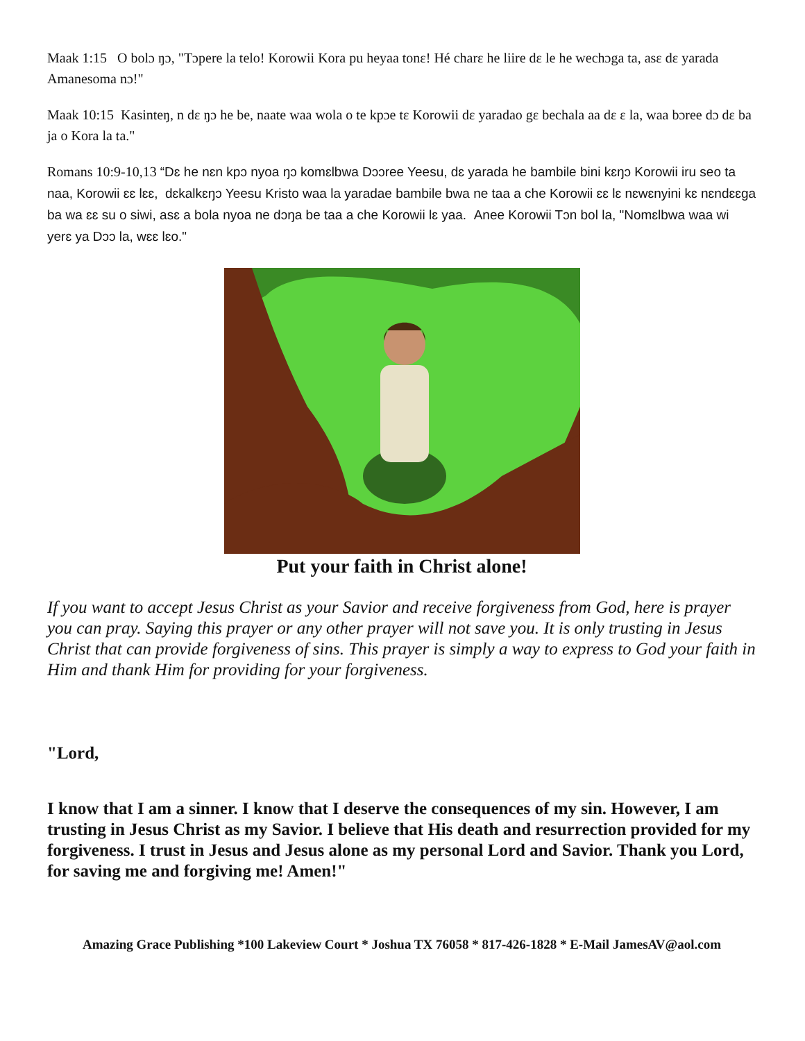Maak 1:15 O bolɔ ŋɔ, "Tɔpere la telo! Korowii Kora pu heyaa tonɛ! Hé charɛ he liire dɛ le he wechɔga ta, asɛ dɛ yarada Amanesoma nɔ!"
Maak 10:15 Kasinteŋ, n dɛ ŋɔ he be, naate waa wola o te kpɔe tɛ Korowii dɛ yaradao gɛ bechala aa dɛ ɛ la, waa bɔree dɔ dɛ ba ja o Kora la ta."
Romans 10:9-10,13 “Dɛ he nɛn kpɔ nyoa ŋɔ komɛlbwa Dɔɔree Yeesu, dɛ yarada he bambile bini kɛŋɔ Korowii iru seo ta naa, Korowii ɛɛ lɛɛ, dɛkalkɛŋɔ Yeesu Kristo waa la yaradae bambile bwa ne taa a che Korowii ɛɛ lɛ nɛwɛnyini kɛ nɛndɛɛga ba wa ɛɛ su o siwi, asɛ a bola nyoa ne dɔŋa be taa a che Korowii lɛ yaa. Anee Korowii Tɔn bol la, "Nomɛlbwa waa wi yerɛ ya Dɔɔ la, wɛɛ lɛo."
Put your faith in Christ alone!
If you want to accept Jesus Christ as your Savior and receive forgiveness from God, here is prayer you can pray. Saying this prayer or any other prayer will not save you. It is only trusting in Jesus Christ that can provide forgiveness of sins. This prayer is simply a way to express to God your faith in Him and thank Him for providing for your forgiveness.
"Lord,
I know that I am a sinner. I know that I deserve the consequences of my sin. However, I am trusting in Jesus Christ as my Savior. I believe that His death and resurrection provided for my forgiveness. I trust in Jesus and Jesus alone as my personal Lord and Savior. Thank you Lord, for saving me and forgiving me! Amen!"
Amazing Grace Publishing *100 Lakeview Court * Joshua TX 76058 * 817-426-1828 * E-Mail JamesAV@aol.com